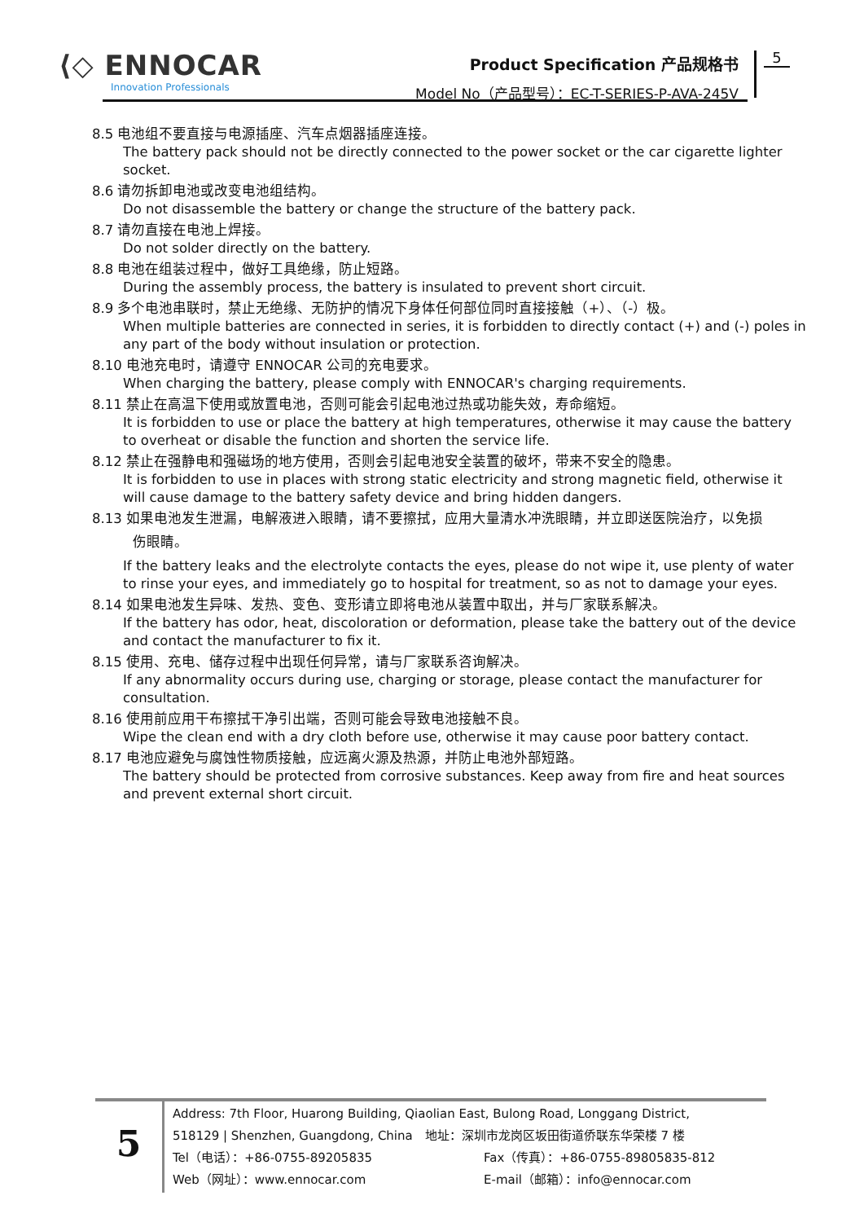⟨◇ ENNOCAR
Innovation Professionals
Product Specification 产品规格书
Model No（产品型号）：EC-T-SERIES-P-AVA-245V
5
8.5 电池组不要直接与电源插座、汽车点烟器插座连接。
The battery pack should not be directly connected to the power socket or the car cigarette lighter socket.
8.6 请勿拆卸电池或改变电池组结构。
Do not disassemble the battery or change the structure of the battery pack.
8.7 请勿直接在电池上焊接。
Do not solder directly on the battery.
8.8 电池在组装过程中，做好工具绝缘，防止短路。
During the assembly process, the battery is insulated to prevent short circuit.
8.9 多个电池串联时，禁止无绝缘、无防护的情况下身体任何部位同时直接接触（+）、（-）极。
When multiple batteries are connected in series, it is forbidden to directly contact (+) and (-) poles in any part of the body without insulation or protection.
8.10 电池充电时，请遵守 ENNOCAR 公司的充电要求。
When charging the battery, please comply with ENNOCAR's charging requirements.
8.11 禁止在高温下使用或放置电池，否则可能会引起电池过热或功能失效，寿命缩短。
It is forbidden to use or place the battery at high temperatures, otherwise it may cause the battery to overheat or disable the function and shorten the service life.
8.12 禁止在强静电和强磁场的地方使用，否则会引起电池安全装置的破坏，带来不安全的隐患。
It is forbidden to use in places with strong static electricity and strong magnetic field, otherwise it will cause damage to the battery safety device and bring hidden dangers.
8.13 如果电池发生泄漏，电解液进入眼睛，请不要擦拭，应用大量清水冲洗眼睛，并立即送医院治疗，以免损
伤眼睛。
If the battery leaks and the electrolyte contacts the eyes, please do not wipe it, use plenty of water to rinse your eyes, and immediately go to hospital for treatment, so as not to damage your eyes.
8.14 如果电池发生异味、发热、变色、变形请立即将电池从装置中取出，并与厂家联系解决。
If the battery has odor, heat, discoloration or deformation, please take the battery out of the device and contact the manufacturer to fix it.
8.15 使用、充电、储存过程中出现任何异常，请与厂家联系咨询解决。
If any abnormality occurs during use, charging or storage, please contact the manufacturer for consultation.
8.16 使用前应用干布擦拭干净引出端，否则可能会导致电池接触不良。
Wipe the clean end with a dry cloth before use, otherwise it may cause poor battery contact.
8.17 电池应避免与腐蚀性物质接触，应远离火源及热源，并防止电池外部短路。
The battery should be protected from corrosive substances. Keep away from fire and heat sources and prevent external short circuit.
5
Address: 7th Floor, Huarong Building, Qiaolian East, Bulong Road, Longgang District,
518129 | Shenzhen, Guangdong, China　地址：深圳市龙岗区坂田街道侨联东华荣楼 7 楼
Tel（电话）：+86-0755-89205835 Fax（传真）：+86-0755-89805835-812
Web（网址）：www.ennocar.com E-mail（邮箱）：info@ennocar.com